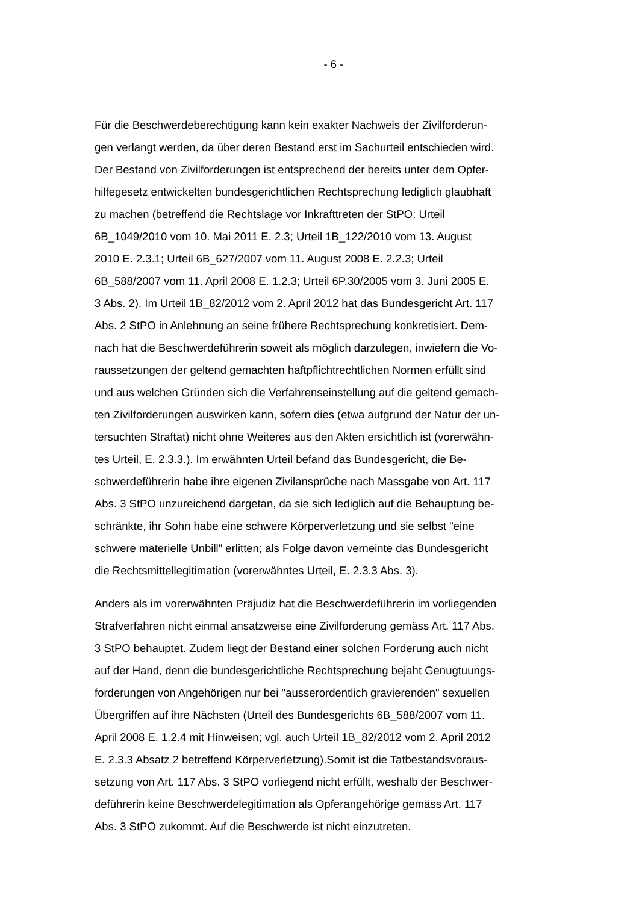- 6 -
Für die Beschwerdeberechtigung kann kein exakter Nachweis der Zivilforderun-
gen verlangt werden, da über deren Bestand erst im Sachurteil entschieden wird.
Der Bestand von Zivilforderungen ist entsprechend der bereits unter dem Opfer-
hilfegesetz entwickelten bundesgerichtlichen Rechtsprechung lediglich glaubhaft
zu machen (betreffend die Rechtslage vor Inkrafttreten der StPO: Urteil
6B_1049/2010 vom 10. Mai 2011 E. 2.3; Urteil 1B_122/2010 vom 13. August
2010 E. 2.3.1; Urteil 6B_627/2007 vom 11. August 2008 E. 2.2.3; Urteil
6B_588/2007 vom 11. April 2008 E. 1.2.3; Urteil 6P.30/2005 vom 3. Juni 2005 E.
3 Abs. 2). Im Urteil 1B_82/2012 vom 2. April 2012 hat das Bundesgericht Art. 117
Abs. 2 StPO in Anlehnung an seine frühere Rechtsprechung konkretisiert. Dem-
nach hat die Beschwerdeführerin soweit als möglich darzulegen, inwiefern die Vo-
raussetzungen der geltend gemachten haftpflichtrechtlichen Normen erfüllt sind
und aus welchen Gründen sich die Verfahrenseinstellung auf die geltend gemach-
ten Zivilforderungen auswirken kann, sofern dies (etwa aufgrund der Natur der un-
tersuchten Straftat) nicht ohne Weiteres aus den Akten ersichtlich ist (vorerwähn-
tes Urteil, E. 2.3.3.). Im erwähnten Urteil befand das Bundesgericht, die Be-
schwerdeführerin habe ihre eigenen Zivilansprüche nach Massgabe von Art. 117
Abs. 3 StPO unzureichend dargetan, da sie sich lediglich auf die Behauptung be-
schränkte, ihr Sohn habe eine schwere Körperverletzung und sie selbst "eine
schwere materielle Unbill" erlitten; als Folge davon verneinte das Bundesgericht
die Rechtsmittellegitimation (vorerwähntes Urteil, E. 2.3.3 Abs. 3).
Anders als im vorerwähnten Präjudiz hat die Beschwerdeführerin im vorliegenden
Strafverfahren nicht einmal ansatzweise eine Zivilforderung gemäss Art. 117 Abs.
3 StPO behauptet. Zudem liegt der Bestand einer solchen Forderung auch nicht
auf der Hand, denn die bundesgerichtliche Rechtsprechung bejaht Genugtuungs-
forderungen von Angehörigen nur bei "ausserordentlich gravierenden" sexuellen
Übergriffen auf ihre Nächsten (Urteil des Bundesgerichts 6B_588/2007 vom 11.
April 2008 E. 1.2.4 mit Hinweisen; vgl. auch Urteil 1B_82/2012 vom 2. April 2012
E. 2.3.3 Absatz 2 betreffend Körperverletzung).Somit ist die Tatbestandsvoraus-
setzung von Art. 117 Abs. 3 StPO vorliegend nicht erfüllt, weshalb der Beschwer-
deführerin keine Beschwerdelegitimation als Opferangehörige gemäss Art. 117
Abs. 3 StPO zukommt. Auf die Beschwerde ist nicht einzutreten.